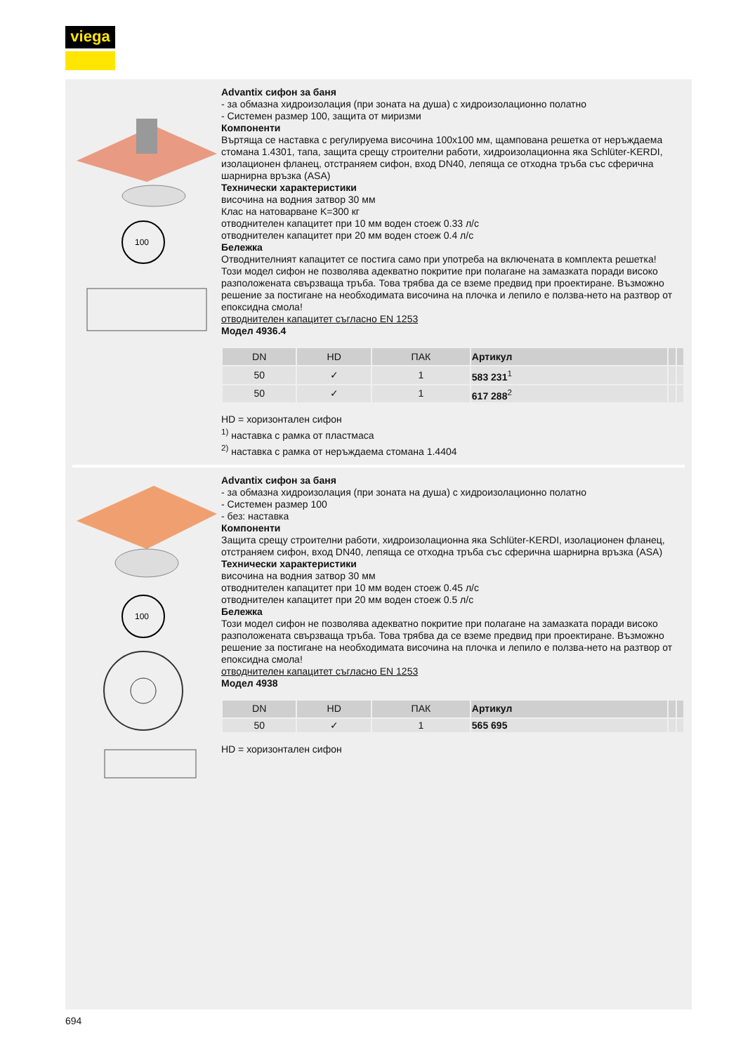viega
100
Advantix сифон за баня
- за обмазна хидроизолация (при зоната на душа) с хидроизолационно полатно
- Системен размер 100, защита от миризми
Компоненти
Въртяща се наставка с регулируема височина 100x100 мм, щампована решетка от неръждаема стомана 1.4301, тапа, защита срещу строителни работи, хидроизолационна яка Schlüter-KERDI, изолационен фланец, отстраняем сифон, вход DN40, лепяща се отходна тръба със сферична шарнирна връзка (ASA)
Технически характеристики
височина на водния затвор 30 мм
Клас на натоварване K=300 кг
отводнителен капацитет при 10 мм воден стоеж 0.33 л/с
отводнителен капацитет при 20 мм воден стоеж 0.4 л/с
Бележка
Отводнителният капацитет се постига само при употреба на включената в комплекта решетка!
Този модел сифон не позволява адекватно покритие при полагане на замазката поради високо разположената свързваща тръба. Това трябва да се вземе предвид при проектиране. Възможно решение за постигане на необходимата височина на плочка и лепило е ползва-нето на разтвор от епоксидна смола!
отводнителен капацитет съгласно EN 1253
Модел 4936.4
| DN | HD | ПАК | Артикул | | |
| --- | --- | --- | --- | --- | --- |
| 50 | ✓ | 1 | 583 231<sup>1</sup> | | |
| 50 | ✓ | 1 | 617 288<sup>2</sup> | | |
HD = хоризонтален сифон
<sup>1)</sup> наставка с рамка от пластмаса
<sup>2)</sup> наставка с рамка от неръждаема стомана 1.4404
100
Advantix сифон за баня
- за обмазна хидроизолация (при зоната на душа) с хидроизолационно полатно
- Системен размер 100
- без: наставка
Компоненти
Защита срещу строителни работи, хидроизолационна яка Schlüter-KERDI, изолационен фланец, отстраняем сифон, вход DN40, лепяща се отходна тръба със сферична шарнирна връзка (ASA)
Технически характеристики
височина на водния затвор 30 мм
отводнителен капацитет при 10 мм воден стоеж 0.45 л/с
отводнителен капацитет при 20 мм воден стоеж 0.5 л/с
Бележка
Този модел сифон не позволява адекватно покритие при полагане на замазката поради високо разположената свързваща тръба. Това трябва да се вземе предвид при проектиране. Възможно решение за постигане на необходимата височина на плочка и лепило е ползва-нето на разтвор от епоксидна смола!
отводнителен капацитет съгласно EN 1253
Модел 4938
| DN | HD | ПАК | Артикул | | |
| --- | --- | --- | --- | --- | --- |
| 50 | ✓ | 1 | 565 695 | | |
HD = хоризонтален сифон
694